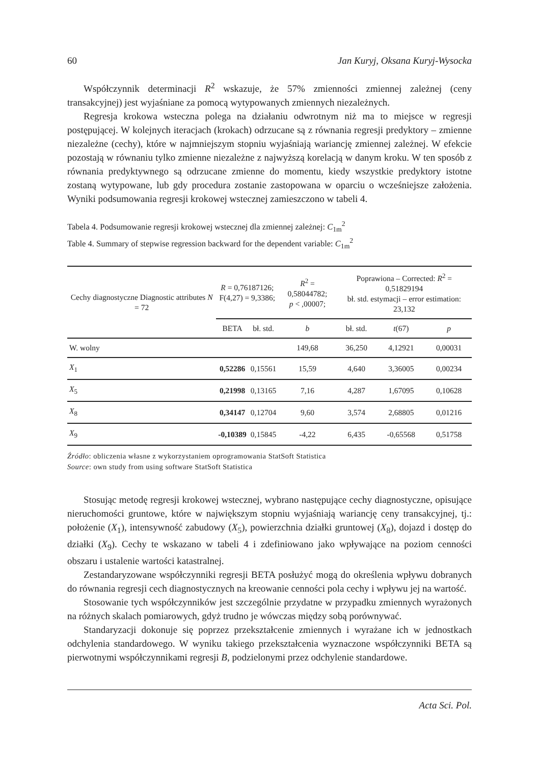60 Jan Kuryj, Oksana Kuryj-Wysocka
Współczynnik determinacji R<sup>2</sup> wskazuje, że 57% zmienności zmiennej zależnej (ceny transakcyjnej) jest wyjaśniane za pomocą wytypowanych zmiennych niezależnych.
Regresja krokowa wsteczna polega na działaniu odwrotnym niż ma to miejsce w regresji postępującej. W kolejnych iteracjach (krokach) odrzucane są z równania regresji predyktory – zmienne niezależne (cechy), które w najmniejszym stopniu wyjaśniają wariancję zmiennej zależnej. W efekcie pozostają w równaniu tylko zmienne niezależne z najwyższą korelacją w danym kroku. W ten sposób z równania predyktywnego są odrzucane zmienne do momentu, kiedy wszystkie predyktory istotne zostaną wytypowane, lub gdy procedura zostanie zastopowana w oparciu o wcześniejsze założenia. Wyniki podsumowania regresji krokowej wstecznej zamieszczono w tabeli 4.
Tabela 4. Podsumowanie regresji krokowej wstecznej dla zmiennej zależnej: C<sub>1m</sub><sup>2</sup>
Table 4. Summary of stepwise regression backward for the dependent variable: C<sub>1m</sub><sup>2</sup>
| Cechy diagnostyczne Diagnostic attributes N = 72 | R = 0,76187126; F(4,27) = 9,3386; | | R<sup>2</sup> = 0,58044782; p < ,00007; | Poprawiona – Corrected: R<sup>2</sup> = 0,51829194 bł. std. estymacji – error estimation: 23,132 | | |
| --- | --- | --- | --- | --- | --- | --- |
| | BETA | bł. std. | b | bł. std. | t (67) | p |
| W. wolny | | | 149,68 | 36,250 | 4,12921 | 0,00031 |
| X<sub>1</sub> | 0,52286 | 0,15561 | 15,59 | 4,640 | 3,36005 | 0,00234 |
| X<sub>5</sub> | 0,21998 | 0,13165 | 7,16 | 4,287 | 1,67095 | 0,10628 |
| X<sub>8</sub> | 0,34147 | 0,12704 | 9,60 | 3,574 | 2,68805 | 0,01216 |
| X<sub>9</sub> | -0,10389 | 0,15845 | -4,22 | 6,435 | -0,65568 | 0,51758 |
Źródło: obliczenia własne z wykorzystaniem oprogramowania StatSoft Statistica
Source: own study from using software StatSoft Statistica
Stosując metodę regresji krokowej wstecznej, wybrano następujące cechy diagnostyczne, opisujące nieruchomości gruntowe, które w największym stopniu wyjaśniają wariancję ceny transakcyjnej, tj.: położenie (X<sub>1</sub>), intensywność zabudowy (X<sub>5</sub>), powierzchnia działki gruntowej (X<sub>8</sub>), dojazd i dostęp do działki (X<sub>9</sub>). Cechy te wskazano w tabeli 4 i zdefiniowano jako wpływające na poziom cenności obszaru i ustalenie wartości katastralnej.
Zestandaryzowane współczynniki regresji BETA posłużyć mogą do określenia wpływu dobranych do równania regresji cech diagnostycznych na kreowanie cenności pola cechy i wpływu jej na wartość.
Stosowanie tych współczynników jest szczególnie przydatne w przypadku zmiennych wyrażonych na różnych skalach pomiarowych, gdyż trudno je wówczas między sobą porównywać.
Standaryzacji dokonuje się poprzez przekształcenie zmiennych i wyrażane ich w jednostkach odchylenia standardowego. W wyniku takiego przekształcenia wyznaczone współczynniki BETA są pierwotnymi współczynnikami regresji B, podzielonymi przez odchylenie standardowe.
Acta Sci. Pol.